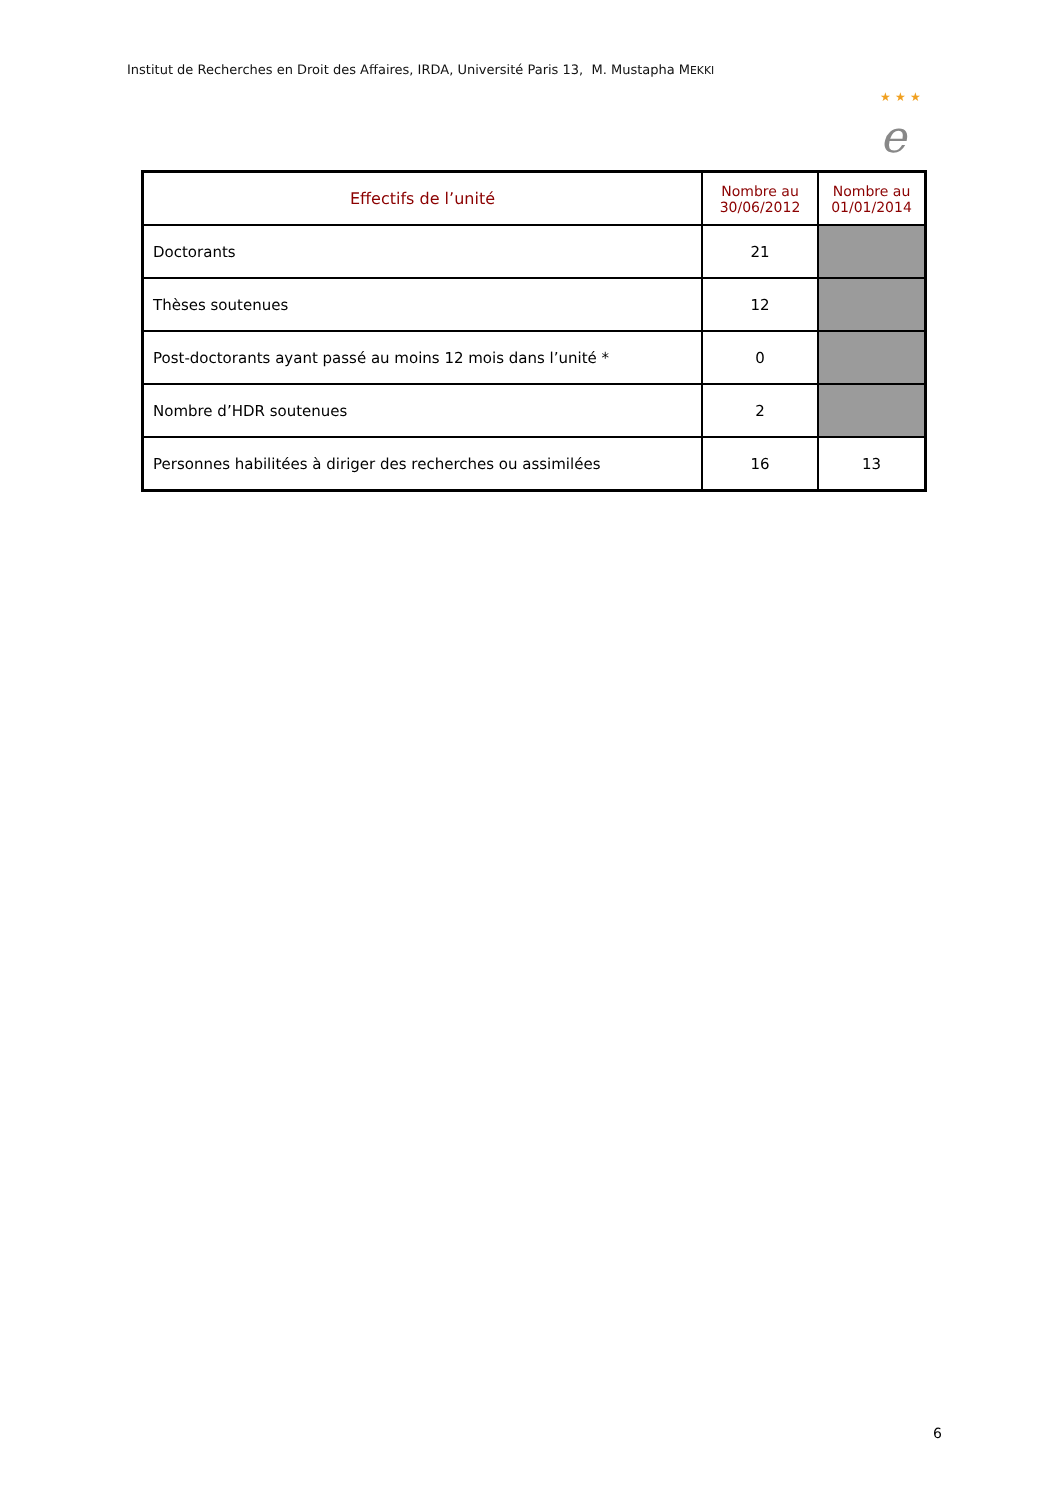Institut de Recherches en Droit des Affaires, IRDA, Université Paris 13, M. Mustapha MEKKI
★ ★ ★
e
| Effectifs de l’unité | Nombre au 30/06/2012 | Nombre au 01/01/2014 |
| --- | --- | --- |
| Doctorants | 21 | |
| Thèses soutenues | 12 | |
| Post-doctorants ayant passé au moins 12 mois dans l’unité * | 0 | |
| Nombre d’HDR soutenues | 2 | |
| Personnes habilitées à diriger des recherches ou assimilées | 16 | 13 |
6